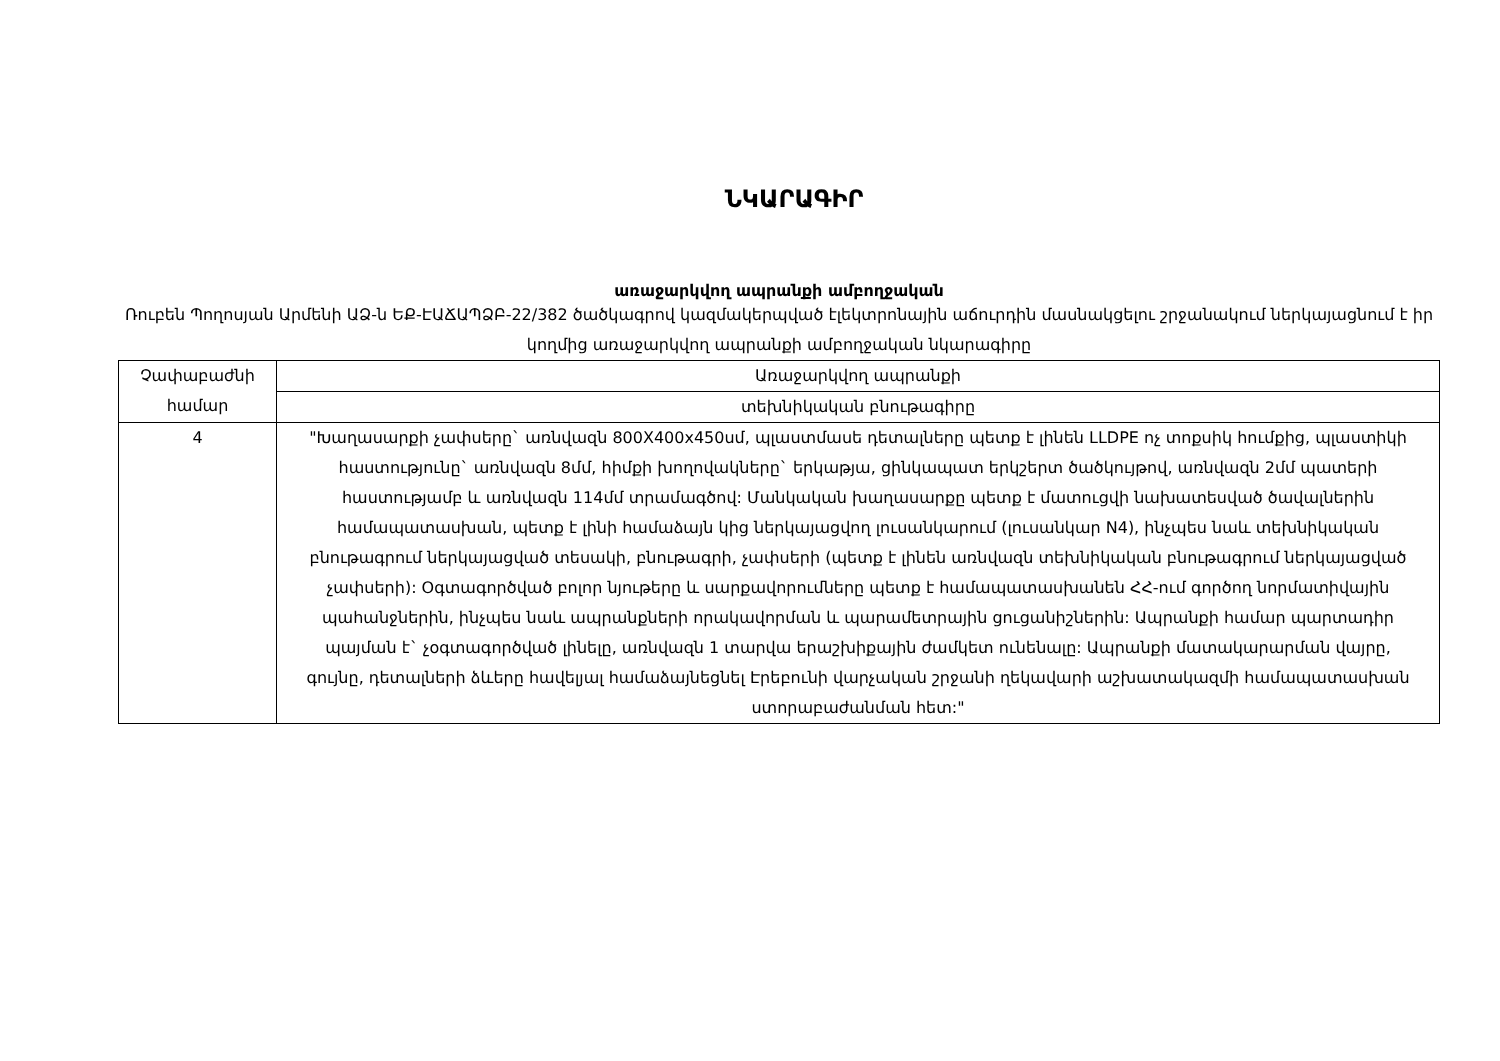ՆԿԱՐԱԳԻՐ
առաջարկվող ապրանքի ամբողջական
Ռուբեն Պողոսյան Արմենի ԱՁ-ն ԵՔ-ԷԱՃԱՊՁԲ-22/382 ծածկագրով կազմակերպված էլեկտրոնային աճուրդին մասնակցելու շրջանակում ներկայացնում է իր կողմից առաջարկվող ապրանքի ամբողջական նկարագիրը
| Չափաբաժնի համար | Առաջարկվող ապրանքի |
| | տեխնիկական բնութագիրը |
| 4 | "Խաղասարքի չափսերը` առնվազն 800X400x450սմ, պլաստմասե դետալները պետք է լինեն LLDPE ոչ տոքսիկ հումքից, պլաստիկի հաստությունը` առնվազն 8մմ, հիմքի խողովակները` երկաթյա, ցինկապատ երկշերտ ծածկույթով, առնվազն 2մմ պատերի հաստությամբ և առնվազն 114մմ տրամագծով: Մանկական խաղասարքը պետք է մատուցվի նախատեսված ծավալներին համապատասխան, պետք է լինի համաձայն կից ներկայացվող լուսանկարում (լուսանկար N4), ինչպես նաև տեխնիկական բնութագրում ներկայացված տեսակի, բնութագրի, չափսերի (պետք է լինեն առնվազն տեխնիկական բնութագրում ներկայացված չափսերի): Օգտագործված բոլոր նյութերը և սարքավորումները պետք է համապատասխանեն ՀՀ-ում գործող նորմատիվային պահանջներին, ինչպես նաև ապրանքների որակավորման և պարամետրային ցուցանիշներին: Ապրանքի համար պարտադիր պայման է` չօգտագործված լինելը, առնվազն 1 տարվա երաշխիքային ժամկետ ունենալը: Ապրանքի մատակարարման վայրը, գույնը, դետալների ձևերը հավելյալ համաձայնեցնել Էրեբունի վարչական շրջանի ղեկավարի աշխատակազմի համապատասխան ստորաբաժանման հետ:" |